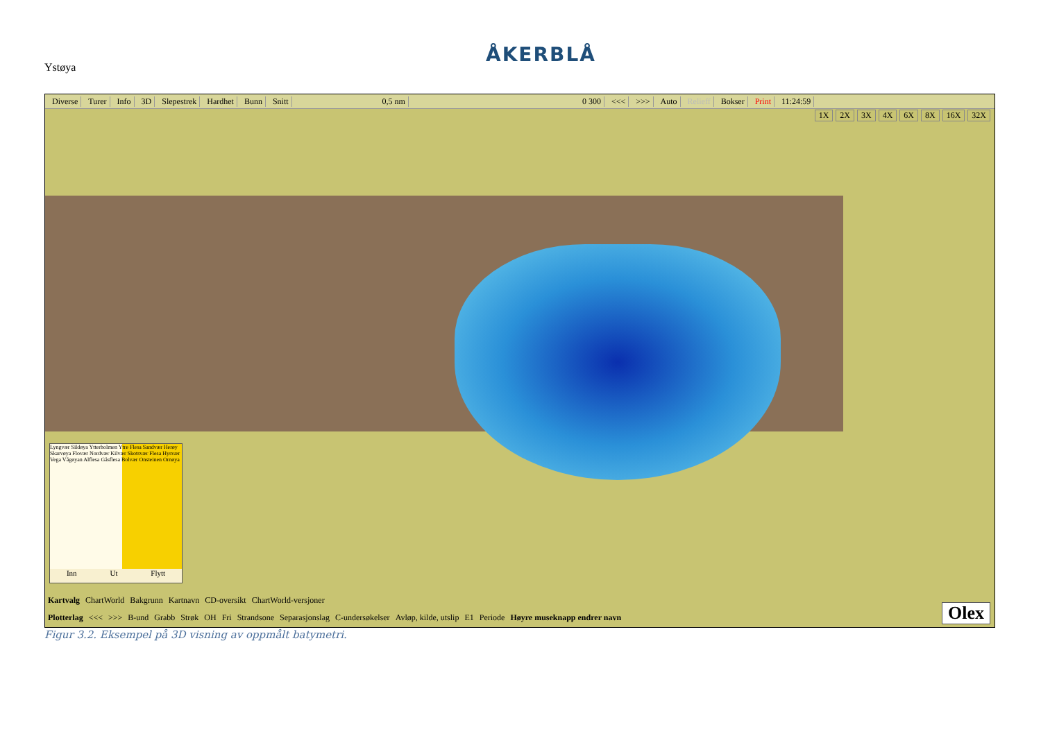Ystøya
ÅKERBLÅ
Diverse Turer Info 3D Slepestrek Hardhet Bunn Snitt 0,5 nm 0 300 <<< >>> Auto Relieff Bokser Print 11:24:59
1X 2X 3X 4X 6X 8X 16X 32X
Lyngvær Sildøya Ytterholmen Ytre Flesa Sandvær Herøy Skarvøya Flovær Nordvær Kilvær Skotsvær Flesa Hysvær Vega Vågøyan Alflesa Gåsflesa Bolvær Onsteinen Ornøya
Inn Ut Flytt
Kartvalg ChartWorld Bakgrunn Kartnavn CD-oversikt ChartWorld-versjoner
Plotterlag <<< >>> B-und Grabb Strøk OH Fri Strandsone Separasjonslag C-undersøkelser Avløp, kilde, utslip E1 Periode Høyre museknapp endrer navn
Olex
Figur 3.2. Eksempel på 3D visning av oppmålt batymetri.